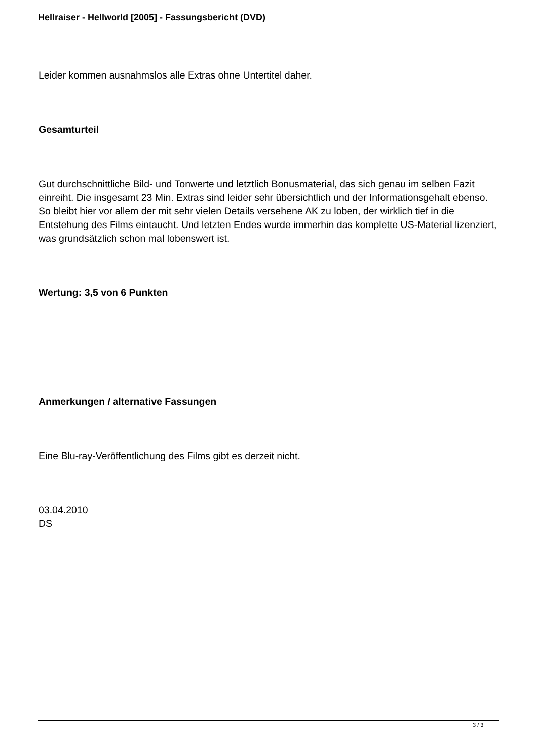Hellraiser - Hellworld [2005] - Fassungsbericht (DVD)
Leider kommen ausnahmslos alle Extras ohne Untertitel daher.
Gesamturteil
Gut durchschnittliche Bild- und Tonwerte und letztlich Bonusmaterial, das sich genau im selben Fazit einreiht. Die insgesamt 23 Min. Extras sind leider sehr übersichtlich und der Informationsgehalt ebenso. So bleibt hier vor allem der mit sehr vielen Details versehene AK zu loben, der wirklich tief in die Entstehung des Films eintaucht. Und letzten Endes wurde immerhin das komplette US-Material lizenziert, was grundsätzlich schon mal lobenswert ist.
Wertung: 3,5 von 6 Punkten
Anmerkungen / alternative Fassungen
Eine Blu-ray-Veröffentlichung des Films gibt es derzeit nicht.
03.04.2010
DS
3 / 3